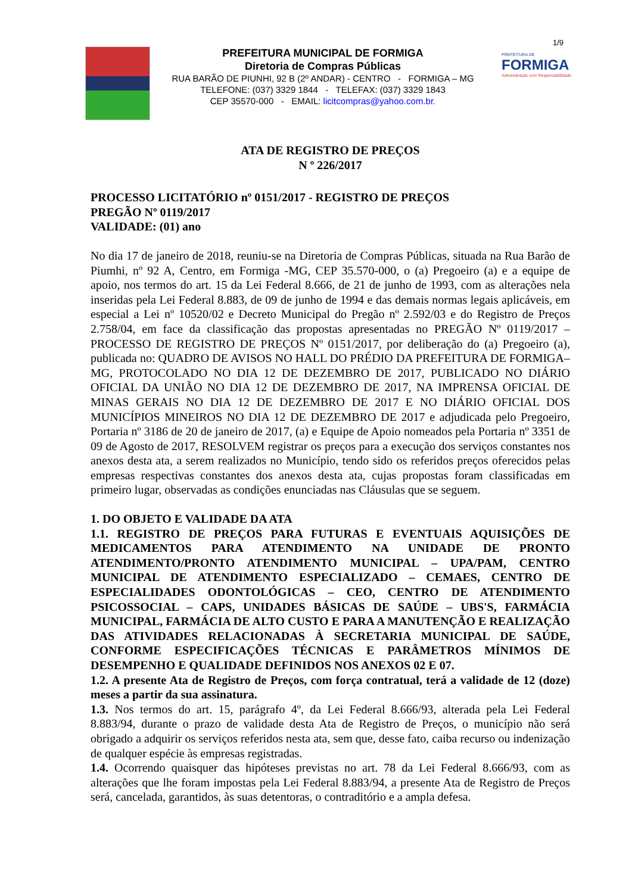1/9
PREFEITURA MUNICIPAL DE FORMIGA
Diretoria de Compras Públicas
RUA BARÃO DE PIUNHI, 92 B (2º ANDAR) - CENTRO - FORMIGA – MG
TELEFONE: (037) 3329 1844 - TELEFAX: (037) 3329 1843
CEP 35570-000 - EMAIL: licitcompras@yahoo.com.br.
PREFEITURA DE
FORMIGA
Administração com Responsabilidade
ATA DE REGISTRO DE PREÇOS
N º 226/2017
PROCESSO LICITATÓRIO nº 0151/2017 - REGISTRO DE PREÇOS
PREGÃO Nº 0119/2017
VALIDADE: (01) ano
No dia 17 de janeiro de 2018, reuniu-se na Diretoria de Compras Públicas, situada na Rua Barão de Piumhi, nº 92 A, Centro, em Formiga -MG, CEP 35.570-000, o (a) Pregoeiro (a) e a equipe de apoio, nos termos do art. 15 da Lei Federal 8.666, de 21 de junho de 1993, com as alterações nela inseridas pela Lei Federal 8.883, de 09 de junho de 1994 e das demais normas legais aplicáveis, em especial a Lei nº 10520/02 e Decreto Municipal do Pregão nº 2.592/03 e do Registro de Preços 2.758/04, em face da classificação das propostas apresentadas no PREGÃO Nº 0119/2017 – PROCESSO DE REGISTRO DE PREÇOS Nº 0151/2017, por deliberação do (a) Pregoeiro (a), publicada no: QUADRO DE AVISOS NO HALL DO PRÉDIO DA PREFEITURA DE FORMIGA–MG, PROTOCOLADO NO DIA 12 DE DEZEMBRO DE 2017, PUBLICADO NO DIÁRIO OFICIAL DA UNIÃO NO DIA 12 DE DEZEMBRO DE 2017, NA IMPRENSA OFICIAL DE MINAS GERAIS NO DIA 12 DE DEZEMBRO DE 2017 E NO DIÁRIO OFICIAL DOS MUNICÍPIOS MINEIROS NO DIA 12 DE DEZEMBRO DE 2017 e adjudicada pelo Pregoeiro, Portaria nº 3186 de 20 de janeiro de 2017, (a) e Equipe de Apoio nomeados pela Portaria nº 3351 de 09 de Agosto de 2017, RESOLVEM registrar os preços para a execução dos serviços constantes nos anexos desta ata, a serem realizados no Município, tendo sido os referidos preços oferecidos pelas empresas respectivas constantes dos anexos desta ata, cujas propostas foram classificadas em primeiro lugar, observadas as condições enunciadas nas Cláusulas que se seguem.
1. DO OBJETO E VALIDADE DA ATA
1.1. REGISTRO DE PREÇOS PARA FUTURAS E EVENTUAIS AQUISIÇÕES DE MEDICAMENTOS PARA ATENDIMENTO NA UNIDADE DE PRONTO ATENDIMENTO/PRONTO ATENDIMENTO MUNICIPAL – UPA/PAM, CENTRO MUNICIPAL DE ATENDIMENTO ESPECIALIZADO – CEMAES, CENTRO DE ESPECIALIDADES ODONTOLÓGICAS – CEO, CENTRO DE ATENDIMENTO PSICOSSOCIAL – CAPS, UNIDADES BÁSICAS DE SAÚDE – UBS'S, FARMÁCIA MUNICIPAL, FARMÁCIA DE ALTO CUSTO E PARA A MANUTENÇÃO E REALIZAÇÃO DAS ATIVIDADES RELACIONADAS À SECRETARIA MUNICIPAL DE SAÚDE, CONFORME ESPECIFICAÇÕES TÉCNICAS E PARÂMETROS MÍNIMOS DE DESEMPENHO E QUALIDADE DEFINIDOS NOS ANEXOS 02 E 07.
1.2. A presente Ata de Registro de Preços, com força contratual, terá a validade de 12 (doze) meses a partir da sua assinatura.
1.3. Nos termos do art. 15, parágrafo 4º, da Lei Federal 8.666/93, alterada pela Lei Federal 8.883/94, durante o prazo de validade desta Ata de Registro de Preços, o município não será obrigado a adquirir os serviços referidos nesta ata, sem que, desse fato, caiba recurso ou indenização de qualquer espécie às empresas registradas.
1.4. Ocorrendo quaisquer das hipóteses previstas no art. 78 da Lei Federal 8.666/93, com as alterações que lhe foram impostas pela Lei Federal 8.883/94, a presente Ata de Registro de Preços será, cancelada, garantidos, às suas detentoras, o contraditório e a ampla defesa.